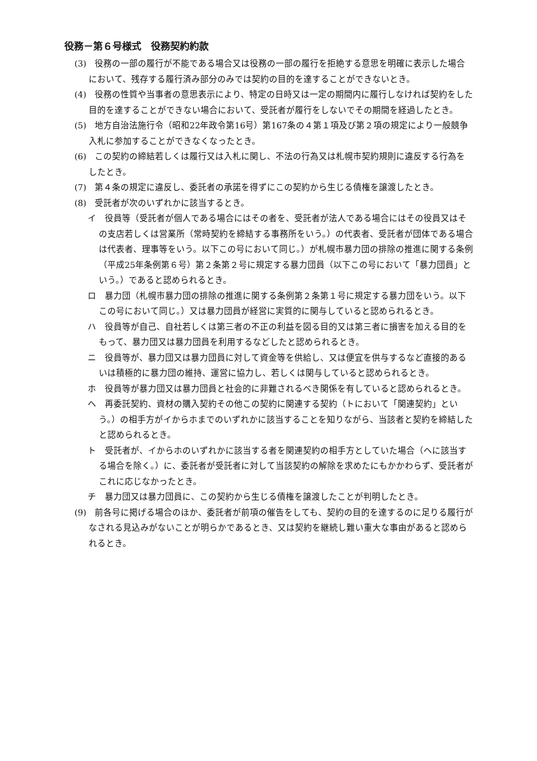役務－第６号様式　役務契約約款
(3)　役務の一部の履行が不能である場合又は役務の一部の履行を拒絶する意思を明確に表示した場合において、残存する履行済み部分のみでは契約の目的を達することができないとき。
(4)　役務の性質や当事者の意思表示により、特定の日時又は一定の期間内に履行しなければ契約をした目的を達することができない場合において、受託者が履行をしないでその期間を経過したとき。
(5)　地方自治法施行令（昭和22年政令第16号）第167条の４第１項及び第２項の規定により一般競争入札に参加することができなくなったとき。
(6)　この契約の締結若しくは履行又は入札に関し、不法の行為又は札幌市契約規則に違反する行為をしたとき。
(7)　第４条の規定に違反し、委託者の承諾を得ずにこの契約から生じる債権を譲渡したとき。
(8)　受託者が次のいずれかに該当するとき。
イ　役員等（受託者が個人である場合にはその者を、受託者が法人である場合にはその役員又はその支店若しくは営業所（常時契約を締結する事務所をいう。）の代表者、受託者が団体である場合は代表者、理事等をいう。以下この号において同じ。）が札幌市暴力団の排除の推進に関する条例（平成25年条例第６号）第２条第２号に規定する暴力団員（以下この号において「暴力団員」という。）であると認められるとき。
ロ　暴力団（札幌市暴力団の排除の推進に関する条例第２条第１号に規定する暴力団をいう。以下この号において同じ。）又は暴力団員が経営に実質的に関与していると認められるとき。
ハ　役員等が自己、自社若しくは第三者の不正の利益を図る目的又は第三者に損害を加える目的をもって、暴力団又は暴力団員を利用するなどしたと認められるとき。
ニ　役員等が、暴力団又は暴力団員に対して資金等を供給し、又は便宜を供与するなど直接的あるいは積極的に暴力団の維持、運営に協力し、若しくは関与していると認められるとき。
ホ　役員等が暴力団又は暴力団員と社会的に非難されるべき関係を有していると認められるとき。
ヘ　再委託契約、資材の購入契約その他この契約に関連する契約（トにおいて「関連契約」という。）の相手方がイからホまでのいずれかに該当することを知りながら、当該者と契約を締結したと認められるとき。
ト　受託者が、イからホのいずれかに該当する者を関連契約の相手方としていた場合（ヘに該当する場合を除く。）に、委託者が受託者に対して当該契約の解除を求めたにもかかわらず、受託者がこれに応じなかったとき。
チ　暴力団又は暴力団員に、この契約から生じる債権を譲渡したことが判明したとき。
(9)　前各号に掲げる場合のほか、委託者が前項の催告をしても、契約の目的を達するのに足りる履行がなされる見込みがないことが明らかであるとき、又は契約を継続し難い重大な事由があると認められるとき。